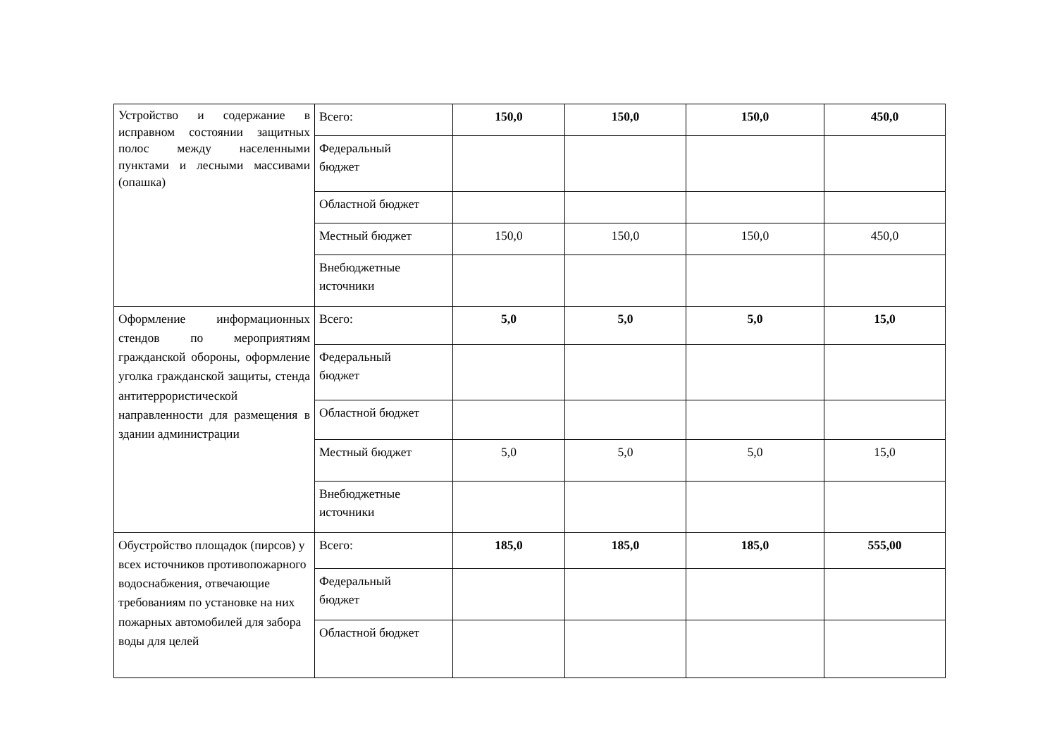| Устройство и содержание в исправном состоянии защитных полос между населенными пунктами и лесными массивами (опашка) | Всего: | 150,0 | 150,0 | 150,0 | 450,0 |
| | Федеральный бюджет | | | | |
| | Областной бюджет | | | | |
| | Местный бюджет | 150,0 | 150,0 | 150,0 | 450,0 |
| | Внебюджетные источники | | | | |
| Оформление информационных стендов по мероприятиям гражданской обороны, оформление уголка гражданской защиты, стенда антитеррористической направленности для размещения в здании администрации | Всего: | 5,0 | 5,0 | 5,0 | 15,0 |
| | Федеральный бюджет | | | | |
| | Областной бюджет | | | | |
| | Местный бюджет | 5,0 | 5,0 | 5,0 | 15,0 |
| | Внебюджетные источники | | | | |
| Обустройство площадок (пирсов) у всех источников противопожарного водоснабжения, отвечающие требованиям по установке на них пожарных автомобилей для забора воды для целей | Всего: | 185,0 | 185,0 | 185,0 | 555,00 |
| | Федеральный бюджет | | | | |
| | Областной бюджет | | | | |